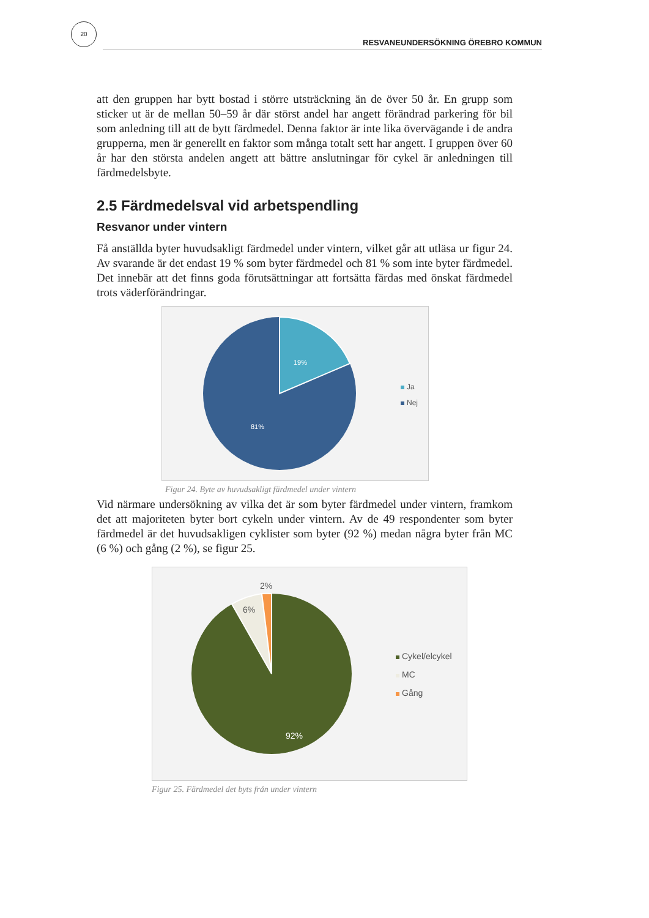20
RESVANEUNDERSÖKNING ÖREBRO KOMMUN
att den gruppen har bytt bostad i större utsträckning än de över 50 år. En grupp som sticker ut är de mellan 50–59 år där störst andel har angett förändrad parkering för bil som anledning till att de bytt färdmedel. Denna faktor är inte lika övervägande i de andra grupperna, men är generellt en faktor som många totalt sett har angett. I gruppen över 60 år har den största andelen angett att bättre anslutningar för cykel är anledningen till färdmedelsbyte.
2.5 Färdmedelsval vid arbetspendling
Resvanor under vintern
Få anställda byter huvudsakligt färdmedel under vintern, vilket går att utläsa ur figur 24. Av svarande är det endast 19 % som byter färdmedel och 81 % som inte byter färdmedel. Det innebär att det finns goda förutsättningar att fortsätta färdas med önskat färdmedel trots väderförändringar.
19%
81%
Ja
Nej
Figur 24. Byte av huvudsakligt färdmedel under vintern
Vid närmare undersökning av vilka det är som byter färdmedel under vintern, framkom det att majoriteten byter bort cykeln under vintern. Av de 49 respondenter som byter färdmedel är det huvudsakligen cyklister som byter (92 %) medan några byter från MC (6 %) och gång (2 %), se figur 25.
2%
6%
92%
Cykel/elcykel
MC
Gång
Figur 25. Färdmedel det byts från under vintern